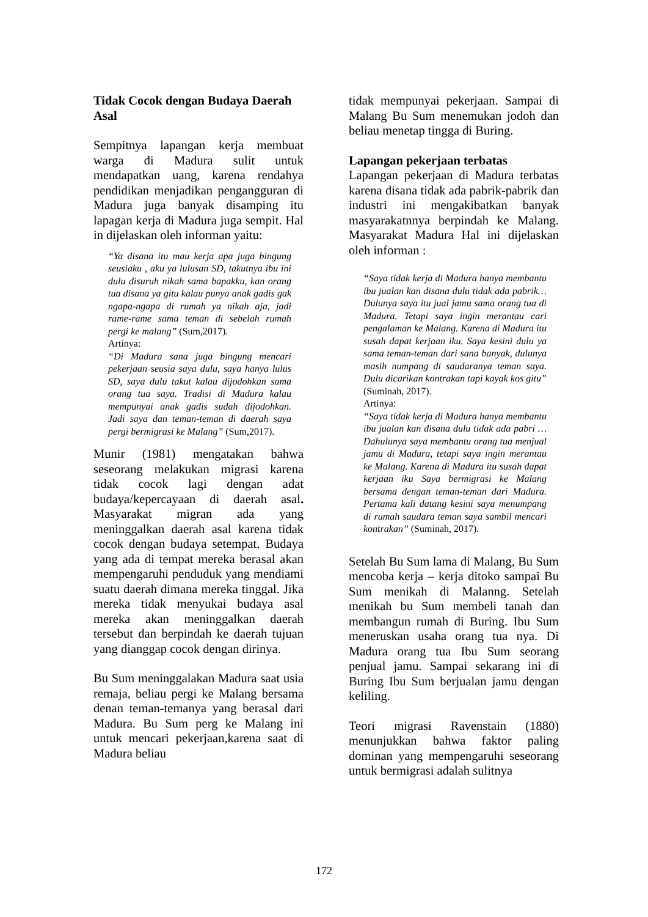Tidak Cocok dengan Budaya Daerah Asal
Sempitnya lapangan kerja membuat warga di Madura sulit untuk mendapatkan uang, karena rendahya pendidikan menjadikan pengangguran di Madura juga banyak disamping itu lapagan kerja di Madura juga sempit. Hal in dijelaskan oleh informan yaitu:
“Ya disana itu mau kerja apa juga bingung seusiaku , aku ya lulusan SD, takutnya ibu ini dulu disuruh nikah sama bapakku, kan orang tua disana ya gitu kalau punya anak gadis gak ngapa-ngapa di rumah ya nikah aja, jadi rame-rame sama teman di sebelah rumah pergi ke malang” (Sum,2017).
Artinya:
“Di Madura sana juga bingung mencari pekerjaan seusia saya dulu, saya hanya lulus SD, saya dulu takut kalau dijodohkan sama orang tua saya. Tradisi di Madura kalau mempunyai anak gadis sudah dijodohkan. Jadi saya dan teman-teman di daerah saya pergi bermigrasi ke Malang” (Sum,2017).
Munir (1981) mengatakan bahwa seseorang melakukan migrasi karena tidak cocok lagi dengan adat budaya/kepercayaan di daerah asal. Masyarakat migran ada yang meninggalkan daerah asal karena tidak cocok dengan budaya setempat. Budaya yang ada di tempat mereka berasal akan mempengaruhi penduduk yang mendiami suatu daerah dimana mereka tinggal. Jika mereka tidak menyukai budaya asal mereka akan meninggalkan daerah tersebut dan berpindah ke daerah tujuan yang dianggap cocok dengan dirinya.
Bu Sum meninggalakan Madura saat usia remaja, beliau pergi ke Malang bersama denan teman-temanya yang berasal dari Madura. Bu Sum perg ke Malang ini untuk mencari pekerjaan,karena saat di Madura beliau
tidak mempunyai pekerjaan. Sampai di Malang Bu Sum menemukan jodoh dan beliau menetap tingga di Buring.
Lapangan pekerjaan terbatas
Lapangan pekerjaan di Madura terbatas karena disana tidak ada pabrik-pabrik dan industri ini mengakibatkan banyak masyarakatnnya berpindah ke Malang. Masyarakat Madura Hal ini dijelaskan oleh informan :
“Saya tidak kerja di Madura hanya membantu ibu jualan kan disana dulu tidak ada pabrik…Dulunya saya itu jual jamu sama orang tua di Madura. Tetapi saya ingin merantau cari pengalaman ke Malang. Karena di Madura itu susah dapat kerjaan iku. Saya kesini dulu ya sama teman-teman dari sana banyak, dulunya masih numpang di saudaranya teman saya. Dulu dicarikan kontrakan tapi kayak kos gitu” (Suminah, 2017).
Artinya:
“Saya tidak kerja di Madura hanya membantu ibu jualan kan disana dulu tidak ada pabri …Dahulunya saya membantu orang tua menjual jamu di Madura, tetapi saya ingin merantau ke Malang. Karena di Madura itu susah dapat kerjaan iku Saya bermigrasi ke Malang bersama dengan teman-teman dari Madura. Pertama kali datang kesini saya menumpang di rumah saudara teman saya sambil mencari kontrakan” (Suminah, 2017).
Setelah Bu Sum lama di Malang, Bu Sum mencoba kerja – kerja ditoko sampai Bu Sum menikah di Malanng. Setelah menikah bu Sum membeli tanah dan membangun rumah di Buring. Ibu Sum meneruskan usaha orang tua nya. Di Madura orang tua Ibu Sum seorang penjual jamu. Sampai sekarang ini di Buring Ibu Sum berjualan jamu dengan keliling.
Teori migrasi Ravenstain (1880) menunjukkan bahwa faktor paling dominan yang mempengaruhi seseorang untuk bermigrasi adalah sulitnya
172